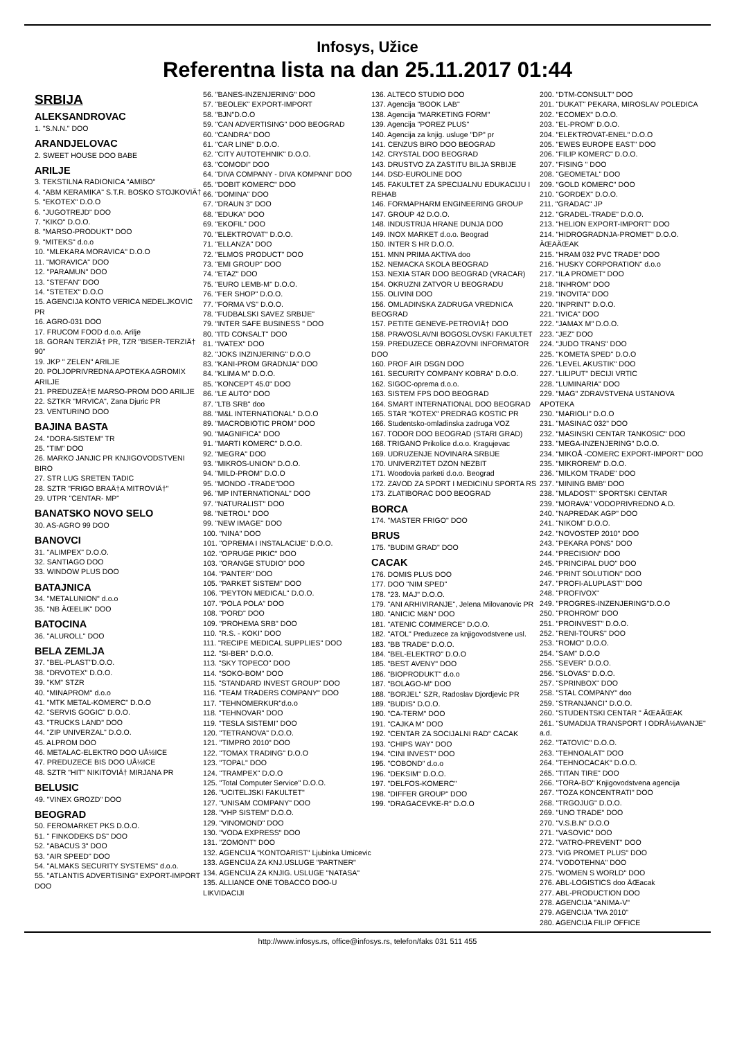Infosys, Užice
Referentna lista na dan 25.11.2017 01:44
SRBIJA
ALEKSANDROVAC
1. "S.N.N." DOO
ARANDJELOVAC
2. SWEET HOUSE DOO BABE
ARILJE
3. TEKSTILNA RADIONICA "AMIBO"
4. "ABM KERAMIKA" S.T.R. BOSKO STOJKOVIÄ†
5. "EKOTEX" D.O.O
6. "JUGOTREJD" DOO
7. "KIKO" D.O.O.
8. "MARSO-PRODUKT" DOO
9. "MITEKS" d.o.o
10. "MLEKARA MORAVICA" D.O.O
11. "MORAVICA" DOO
12. "PARAMUN" DOO
13. "STEFAN" DOO
14. "STETEX" D.O.O
15. AGENCIJA KONTO VERICA NEDELJKOVIC PR
16. AGRO-031 DOO
17. FRUCOM FOOD d.o.o. Arilje
18. GORAN TERZIÄ† PR, TZR "BISER-TERZIÄ† 90"
19. JKP " ZELEN" ARILJE
20. POLJOPRIVREDNA APOTEKA AGROMIX ARILJE
21. PREDUZEÄ†E MARSO-PROM DOO ARILJE
22. SZTKR "MRVICA", Zana Djuric PR
23. VENTURINO DOO
BAJINA BASTA
24. "DORA-SISTEM" TR
25. "TIM" DOO
26. MARKO JANJIC PR KNJIGOVODSTVENI BIRO
27. STR LUG SRETEN TADIC
28. SZTR "FRIGO BRAÄ†A MITROVIÄ†"
29. UTPR "CENTAR- MP"
BANATSKO NOVO SELO
30. AS-AGRO 99 DOO
BANOVCI
31. "ALIMPEX" D.O.O.
32. SANTIAGO DOO
33. WINDOW PLUS DOO
BATAJNICA
34. "METALUNION" d.o.o
35. "NB ÄŒELIK" DOO
BATOCINA
36. "ALUROLL" DOO
BELA ZEMLJA
37. "BEL-PLAST"D.O.O.
38. "DRVOTEX" D.O.O.
39. "KM" STZR
40. "MINAPROM" d.o.o
41. "MTK METAL-KOMERC" D.O.O
42. "SERVIS GOGIC" D.O.O.
43. "TRUCKS LAND" DOO
44. "ZIP UNIVERZAL" D.O.O.
45. ALPROM DOO
46. METALAC-ELEKTRO DOO UÅ½ICE
47. PREDUZECE BIS DOO UÅ½ICE
48. SZTR "HIT" NIKITOVIÄ† MIRJANA PR
BELUSIC
49. "VINEX GROZD" DOO
BEOGRAD
50. FEROMARKET PKS D.O.O.
51. " FINKODEKS DS" DOO
52. "ABACUS 3" DOO
53. "AIR SPEED" DOO
54. "ALMAKS SECURITY SYSTEMS" d.o.o.
55. "ATLANTIS ADVERTISING" EXPORT-IMPORT DOO
56. "BANES-INZENJERING" DOO
57. "BEOLEK" EXPORT-IMPORT
58. "BJN"D.O.O
59. "CAN ADVERTISING" DOO BEOGRAD
60. "CANDRA" DOO
61. "CAR LINE" D.O.O.
62. "CITY AUTOTEHNIK" D.O.O.
63. "COMODI" DOO
64. "DIVA COMPANY - DIVA KOMPANI" DOO
65. "DOBIT KOMERC" DOO
66. "DOMINA" DOO
67. "DRAUN 3" DOO
68. "EDUKA" DOO
69. "EKOFIL" DOO
70. "ELEKTROVAT" D.O.O.
71. "ELLANZA" DOO
72. "ELMOS PRODUCT" DOO
73. "EMI GROUP" DOO
74. "ETAZ" DOO
75. "EURO LEMB-M" D.O.O.
76. "FER SHOP" D.O.O.
77. "FORMA VS" D.O.O.
78. "FUDBALSKI SAVEZ SRBIJE"
79. "INTER SAFE BUSINESS " DOO
80. "ITD CONSALT" DOO
81. "IVATEX" DOO
82. "JOKS INZINJERING" D.O.O
83. "KANI-PROM GRADNJA" DOO
84. "KLIMA M" D.O.O.
85. "KONCEPT 45.0" DOO
86. "LE AUTO" DOO
87. "LTB SRB" doo
88. "M&L INTERNATIONAL" D.O.O
89. "MACROBIOTIC PROM" DOO
90. "MAGNIFICA" DOO
91. "MARTI KOMERC" D.O.O.
92. "MEGRA" DOO
93. "MIKROS-UNION" D.O.O.
94. "MILD-PROM" D.O.O
95. "MONDO -TRADE"DOO
96. "MP INTERNATIONAL" DOO
97. "NATURALIST" DOO
98. "NETROL" DOO
99. "NEW IMAGE" DOO
100. "NINA" DOO
101. "OPREMA I INSTALACIJE" D.O.O.
102. "OPRUGE PIKIC" DOO
103. "ORANGE STUDIO" DOO
104. "PANTER" DOO
105. "PARKET SISTEM" DOO
106. "PEYTON MEDICAL" D.O.O.
107. "POLA POLA" DOO
108. "PORD" DOO
109. "PROHEMA SRB" DOO
110. "R.S. - KOKI" DOO
111. "RECIPE MEDICAL SUPPLIES" DOO
112. "SI-BER" D.O.O.
113. "SKY TOPECO" DOO
114. "SOKO-BOM" DOO
115. "STANDARD INVEST GROUP" DOO
116. "TEAM TRADERS COMPANY" DOO
117. "TEHNOMERKUR"d.o.o
118. "TEHNOVAR" DOO
119. "TESLA SISTEMI" DOO
120. "TETRANOVA" D.O.O.
121. "TIMPRO 2010" DOO
122. "TOMAX TRADING" D.O.O
123. "TOPAL" DOO
124. "TRAMPEX" D.O.O
125. "Total Computer Service" D.O.O.
126. "UCITELJSKI FAKULTET"
127. "UNISAM COMPANY" DOO
128. "VHP SISTEM" D.O.O.
129. "VINOMOND" DOO
130. "VODA EXPRESS" DOO
131. "ZOMONT" DOO
132. AGENCIJA "KONTOARIST" Ljubinka Umicevic
133. AGENCIJA ZA KNJ.USLUGE "PARTNER"
134. AGENCIJA ZA KNJIG. USLUGE "NATASA"
135. ALLIANCE ONE TOBACCO DOO-U LIKVIDACIJI
136. ALTECO STUDIO DOO
137. Agencija "BOOK LAB"
138. Agencija "MARKETING FORM"
139. Agencija "POREZ PLUS"
140. Agencija za knjig. usluge "DP" pr
141. CENZUS BIRO DOO BEOGRAD
142. CRYSTAL DOO BEOGRAD
143. DRUSTVO ZA ZASTITU BILJA SRBIJE
144. DSD-EUROLINE DOO
145. FAKULTET ZA SPECIJALNU EDUKACIJU I REHAB
146. FORMAPHARM ENGINEERING GROUP
147. GROUP 42 D.O.O.
148. INDUSTRIJA HRANE DUNJA DOO
149. INOX MARKET d.o.o. Beograd
150. INTER S HR D.O.O.
151. MNN PRIMA AKTIVA doo
152. NEMACKA SKOLA BEOGRAD
153. NEXIA STAR DOO BEOGRAD (VRACAR)
154. OKRUZNI ZATVOR U BEOGRADU
155. OLIVINI DOO
156. OMLADINSKA ZADRUGA VREDNICA BEOGRAD
157. PETITE GENEVE-PETROVIÄ† DOO
158. PRAVOSLAVNI BOGOSLOVSKI FAKULTET
159. PREDUZECE OBRAZOVNI INFORMATOR DOO
160. PROF AIR DSGN DOO
161. SECURITY COMPANY KOBRA" D.O.O.
162. SIGOC-oprema d.o.o.
163. SISTEM FPS DOO BEOGRAD
164. SMART INTERNATIONAL DOO BEOGRAD
165. STAR "KOTEX" PREDRAG KOSTIC PR
166. Studentsko-omladinska zadruga VOZ
167. TODOR DOO BEOGRAD (STARI GRAD)
168. TRIGANO Prikolice d.o.o. Kragujevac
169. UDRUZENJE NOVINARA SRBIJE
170. UNIVERZITET DZON NEZBIT
171. Woodovia parketi d.o.o. Beograd
172. ZAVOD ZA SPORT I MEDICINU SPORTA RS
173. ZLATIBORAC DOO BEOGRAD
BORCA
174. "MASTER FRIGO" DOO
BRUS
175. "BUDIM GRAD" DOO
CACAK
176. DOMIS PLUS DOO
177. DOO "NIM SPED"
178. "23. MAJ" D.O.O.
179. "ANI ARHIVIRANJE", Jelena Milovanovic PR
180. "ANICIC M&N" DOO
181. "ATENIC COMMERCE" D.O.O.
182. "ATOL" Preduzece za knjigovodstvene usl.
183. "BB TRADE" D.O.O.
184. "BEL-ELEKTRO" D.O.O
185. "BEST AVENY" DOO
186. "BIOPRODUKT" d.o.o
187. "BOLAGO-M" DOO
188. "BORJEL" SZR, Radoslav Djordjevic PR
189. "BUDIS" D.O.O.
190. "CA-TERM" DOO
191. "CAJKA M" DOO
192. "CENTAR ZA SOCIJALNI RAD" CACAK
193. "CHIPS WAY" DOO
194. "CINI INVEST" DOO
195. "COBOND" d.o.o
196. "DEKSIM" D.O.O.
197. "DELFOS-KOMERC"
198. "DIFFER GROUP" DOO
199. "DRAGACEVKE-R" D.O.O
200. "DTM-CONSULT" DOO
201. "DUKAT" PEKARA, MIROSLAV POLEDICA
202. "ECOMEX" D.O.O.
203. "EL-PROM" D.O.O.
204. "ELEKTROVAT-ENEL" D.O.O
205. "EWES EUROPE EAST" DOO
206. "FILIP KOMERC" D.O.O.
207. "FISING " DOO
208. "GEOMETAL" DOO
209. "GOLD KOMERC" DOO
210. "GORDEX" D.O.O.
211. "GRADAC" JP
212. "GRADEL-TRADE" D.O.O.
213. "HELION EXPORT-IMPORT" DOO
214. "HIDROGRADNJA-PROMET" D.O.O. ÄŒAÄŒAK
215. "HRAM 032 PVC TRADE" DOO
216. "HUSKY CORPORATION" d.o.o
217. "ILA PROMET" DOO
218. "INHROM" DOO
219. "INOVITA" DOO
220. "INPRINT" D.O.O.
221. "IVICA" DOO
222. "JAMAX M" D.O.O.
223. "JEZ" DOO
224. "JUDO TRANS" DOO
225. "KOMETA SPED" D.O.O
226. "LEVEL AKUSTIK" DOO
227. "LILIPUT" DECIJI VRTIC
228. "LUMINARIA" DOO
229. "MAG" ZDRAVSTVENA USTANOVA APOTEKA
230. "MARIOLI" D.O.O
231. "MASINAC 032" DOO
232. "MASINSKI CENTAR TANKOSIC" DOO
233. "MEGA-INZENJERING" D.O.O.
234. "MIKOÅ -COMERC EXPORT-IMPORT" DOO
235. "MIKROREM" D.O.O.
236. "MILKOM TRADE" DOO
237. "MINING BMB" DOO
238. "MLADOST" SPORTSKI CENTAR
239. "MORAVA" VODOPRIVREDNO A.D.
240. "NAPREDAK AGP" DOO
241. "NIKOM" D.O.O.
242. "NOVOSTEP 2010" DOO
243. "PEKARA PONS" DOO
244. "PRECISION" DOO
245. "PRINCIPAL DUO" DOO
246. "PRINT SOLUTION" DOO
247. "PROFI-ALUPLAST" DOO
248. "PROFIVOX"
249. "PROGRES-INZENJERING"D.O.O
250. "PROHROM" DOO
251. "PROINVEST" D.O.O.
252. "RENI-TOURS" DOO
253. "ROMO" D.O.O.
254. "SAM" D.O.O
255. "SEVER" D.O.O.
256. "SLOVAS" D.O.O.
257. "SPRINBOX" DOO
258. "STAL COMPANY" doo
259. "STRANJANCI" D.O.O.
260. "STUDENTSKI CENTAR " ÄŒAÄŒAK
261. "SUMADIJA TRANSPORT I ODRÅ½AVANJE" a.d.
262. "TATOVIC" D.O.O.
263. "TEHNOALAT" DOO
264. "TEHNOCACAK" D.O.O.
265. "TITAN TIRE" DOO
266. "TORA-BO" Knjigovodstvena agencija
267. "TOZA KONCENTRATI" DOO
268. "TRGOJUG" D.O.O.
269. "UNO TRADE" DOO
270. "V.S.B.N" D.O.O
271. "VASOVIC" DOO
272. "VATRO-PREVENT" DOO
273. "VIG PROMET PLUS" DOO
274. "VODOTEHNA" DOO
275. "WOMEN S WORLD" DOO
276. ABL-LOGISTICS doo ÄŒacak
277. ABL-PRODUCTION DOO
278. AGENCIJA "ANIMA-V"
279. AGENCIJA "IVA 2010"
280. AGENCIJA FILIP OFFICE
http://www.infosys.rs, office@infosys.rs, telefon/faks 031 511 455